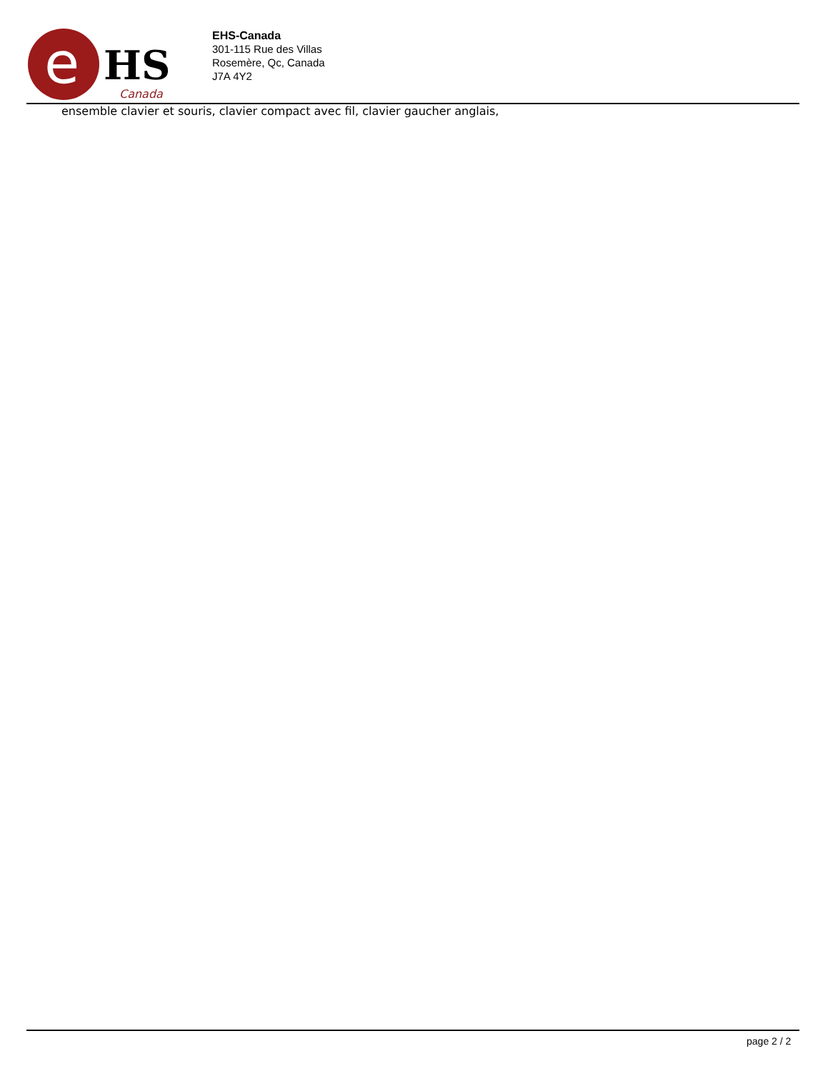e
HS
Canada
EHS-Canada
301-115 Rue des Villas
Rosemère, Qc, Canada
J7A 4Y2
ensemble clavier et souris, clavier compact avec fil, clavier gaucher anglais,
page 2 / 2